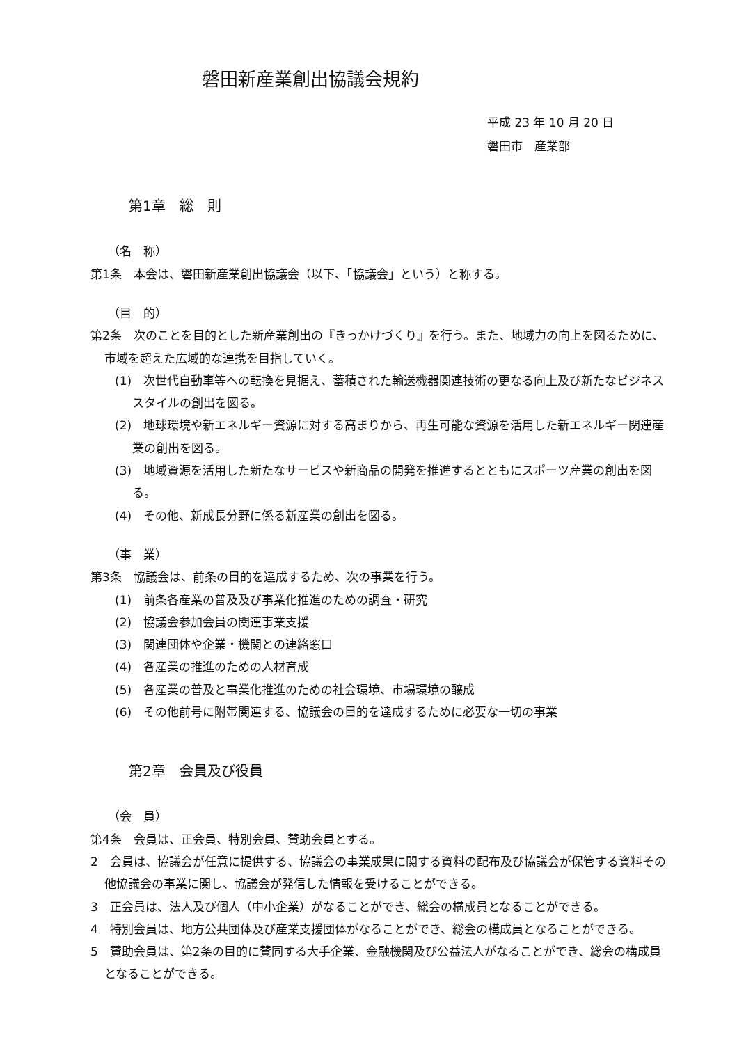磐田新産業創出協議会規約
平成 23 年 10 月 20 日
磐田市　産業部
第1章　総　則
（名　称）
第1条　本会は、磐田新産業創出協議会（以下、「協議会」という）と称する。
（目　的）
第2条　次のことを目的とした新産業創出の『きっかけづくり』を行う。また、地域力の向上を図るために、市域を超えた広域的な連携を目指していく。
(1)　次世代自動車等への転換を見据え、蓄積された輸送機器関連技術の更なる向上及び新たなビジネススタイルの創出を図る。
(2)　地球環境や新エネルギー資源に対する高まりから、再生可能な資源を活用した新エネルギー関連産業の創出を図る。
(3)　地域資源を活用した新たなサービスや新商品の開発を推進するとともにスポーツ産業の創出を図る。
(4)　その他、新成長分野に係る新産業の創出を図る。
（事　業）
第3条　協議会は、前条の目的を達成するため、次の事業を行う。
(1)　前条各産業の普及及び事業化推進のための調査・研究
(2)　協議会参加会員の関連事業支援
(3)　関連団体や企業・機関との連絡窓口
(4)　各産業の推進のための人材育成
(5)　各産業の普及と事業化推進のための社会環境、市場環境の醸成
(6)　その他前号に附帯関連する、協議会の目的を達成するために必要な一切の事業
第2章　会員及び役員
（会　員）
第4条　会員は、正会員、特別会員、賛助会員とする。
2　会員は、協議会が任意に提供する、協議会の事業成果に関する資料の配布及び協議会が保管する資料その他協議会の事業に関し、協議会が発信した情報を受けることができる。
3　正会員は、法人及び個人（中小企業）がなることができ、総会の構成員となることができる。
4　特別会員は、地方公共団体及び産業支援団体がなることができ、総会の構成員となることができる。
5　賛助会員は、第2条の目的に賛同する大手企業、金融機関及び公益法人がなることができ、総会の構成員となることができる。